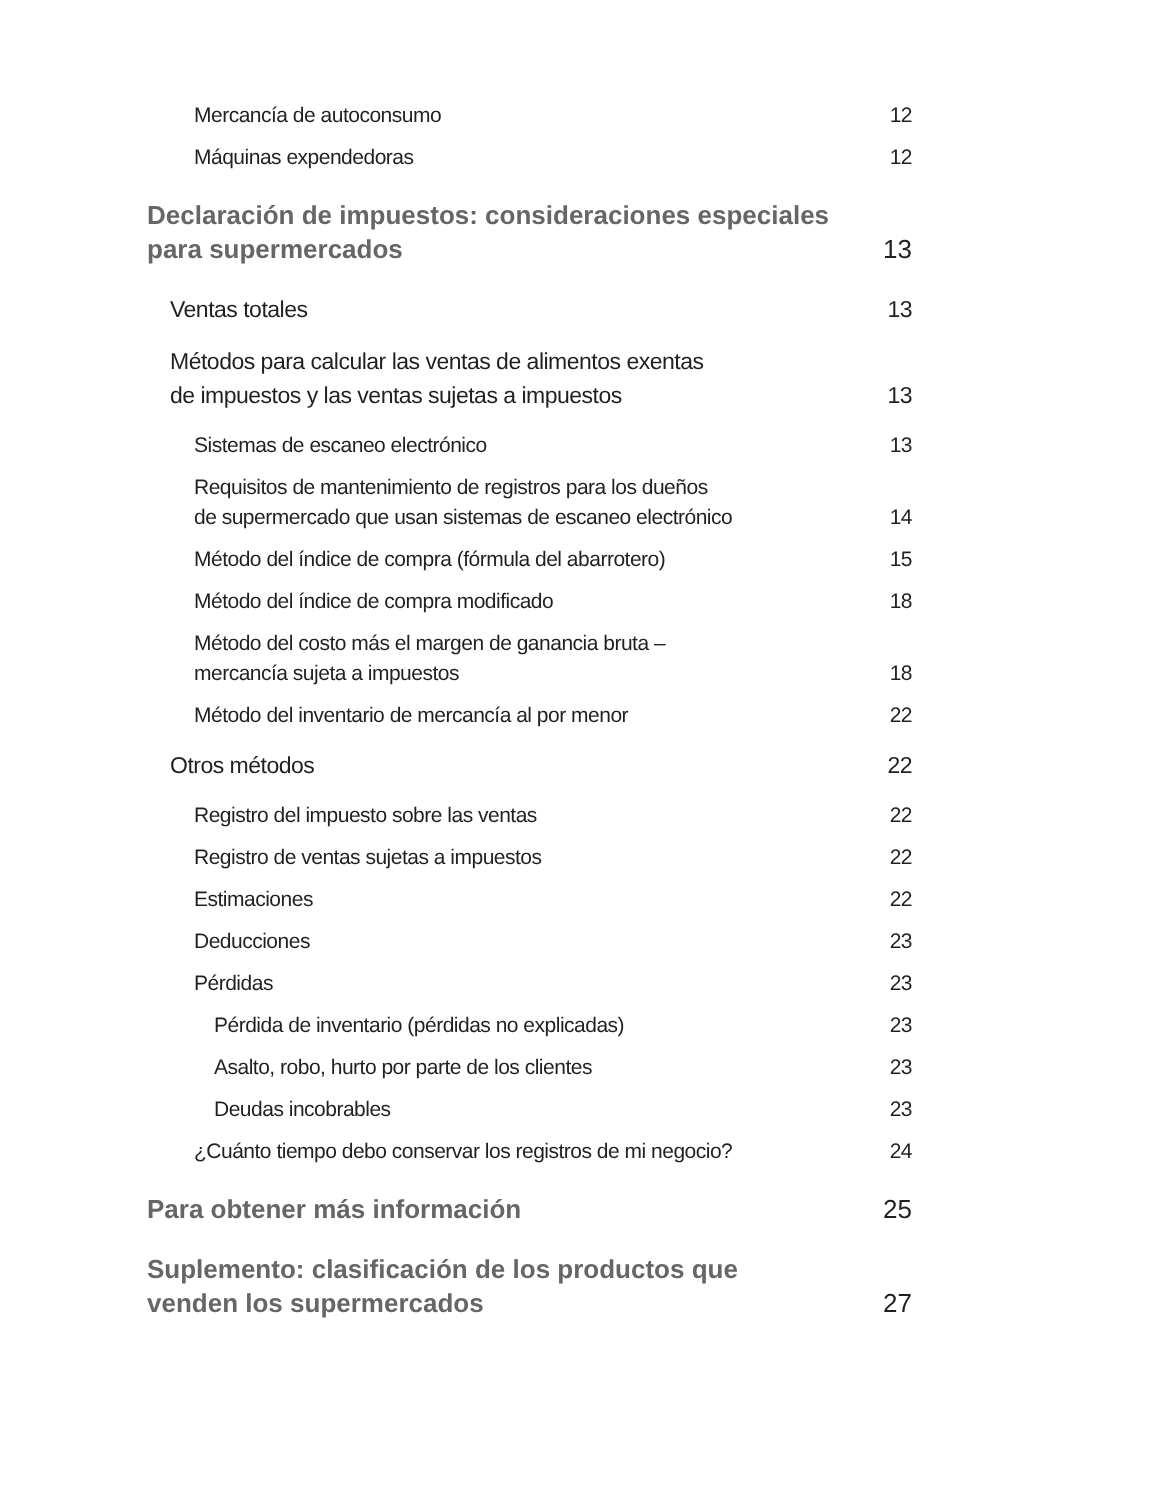Mercancía de autoconsumo 12
Máquinas expendedoras 12
Declaración de impuestos: consideraciones especiales
para supermercados 13
Ventas totales 13
Métodos para calcular las ventas de alimentos exentas
de impuestos y las ventas sujetas a impuestos 13
Sistemas de escaneo electrónico 13
Requisitos de mantenimiento de registros para los dueños
de supermercado que usan sistemas de escaneo electrónico 14
Método del índice de compra (fórmula del abarrotero) 15
Método del índice de compra modificado 18
Método del costo más el margen de ganancia bruta –
mercancía sujeta a impuestos 18
Método del inventario de mercancía al por menor 22
Otros métodos 22
Registro del impuesto sobre las ventas 22
Registro de ventas sujetas a impuestos 22
Estimaciones 22
Deducciones 23
Pérdidas 23
Pérdida de inventario (pérdidas no explicadas) 23
Asalto, robo, hurto por parte de los clientes 23
Deudas incobrables 23
¿Cuánto tiempo debo conservar los registros de mi negocio? 24
Para obtener más información 25
Suplemento: clasificación de los productos que
venden los supermercados 27